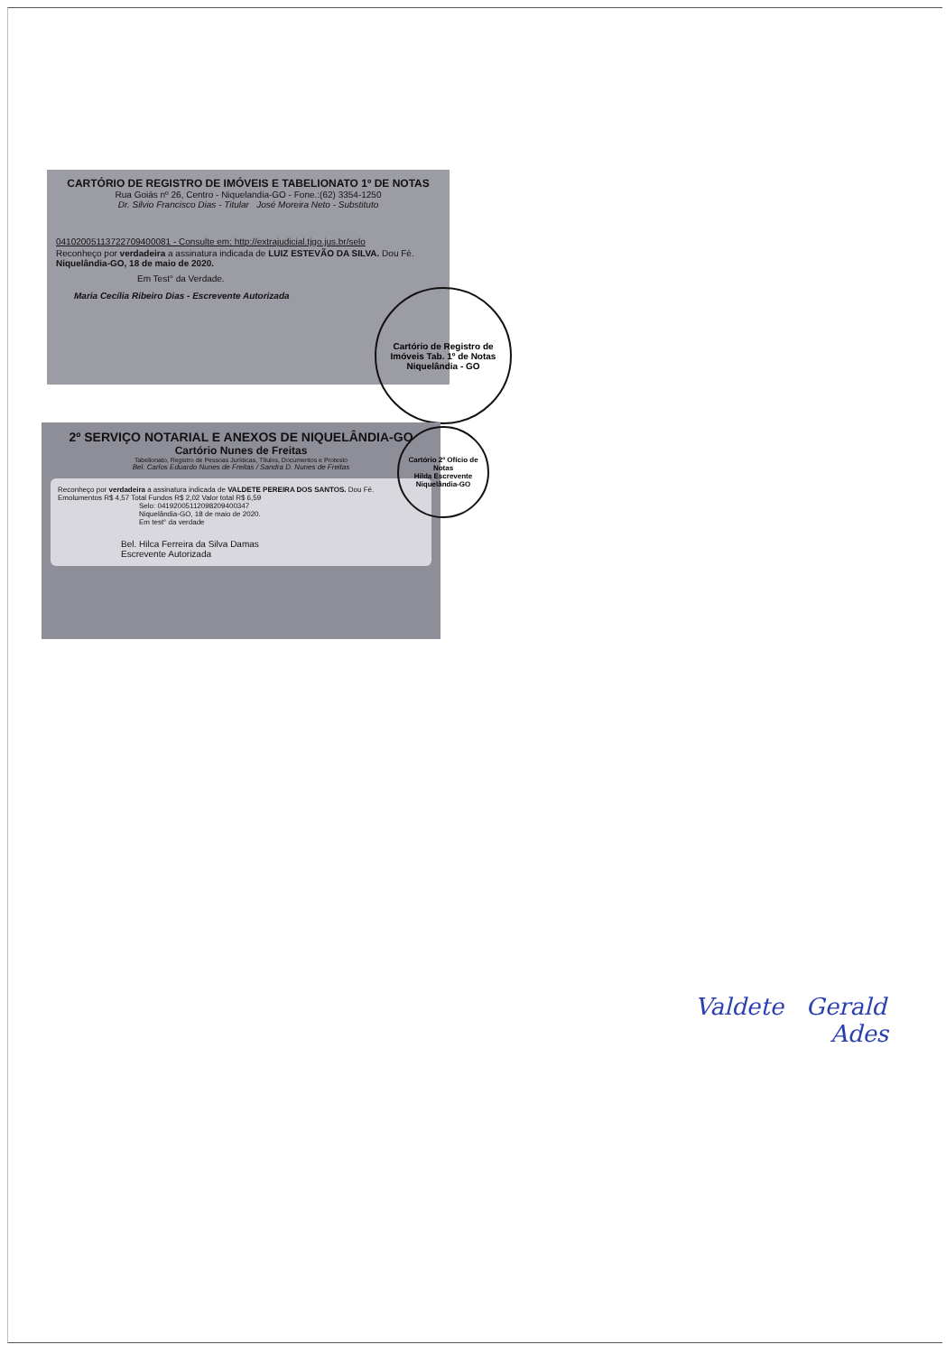CARTÓRIO DE REGISTRO DE IMÓVEIS E TABELIONATO 1º DE NOTAS
Rua Goiás nº 26, Centro - Niquelandia-GO - Fone.:(62) 3354-1250
Dr. Silvio Francisco Dias - Titular José Moreira Neto - Substituto
04102005113722709400081 - Consulte em: http://extrajudicial.tjgo.jus.br/selo
Reconheço por verdadeira a assinatura indicada de LUIZ ESTEVÃO DA SILVA. Dou Fé. Niquelândia-GO, 18 de maio de 2020.
Em Test° da Verdade.
Maria Cecília Ribeiro Dias - Escrevente Autorizada
Cartório de Registro de Imóveis Tab. 1º de Notas
Niquelândia - GO
2º SERVIÇO NOTARIAL E ANEXOS DE NIQUELÂNDIA-GO
Cartório Nunes de Freitas
Tabelionato, Registro de Pessoas Jurídicas, Títulos, Documentos e Protesto
Bel. Carlos Eduardo Nunes de Freitas / Sandra D. Nunes de Freitas
Reconheço por verdadeira a assinatura indicada de VALDETE PEREIRA DOS SANTOS. Dou Fé.
Emolumentos R$ 4,57 Total Fundos R$ 2,02 Valor total R$ 6,59
Selo: 04192005112098209400347
Niquelândia-GO, 18 de maio de 2020.
Em test° da verdade
Bel. Hilca Ferreira da Silva Damas
Escrevente Autorizada
Cartório 2º Ofício de Notas
Hilda Escrevente
Niquelândia-GO
Valdete Gerald
Ades